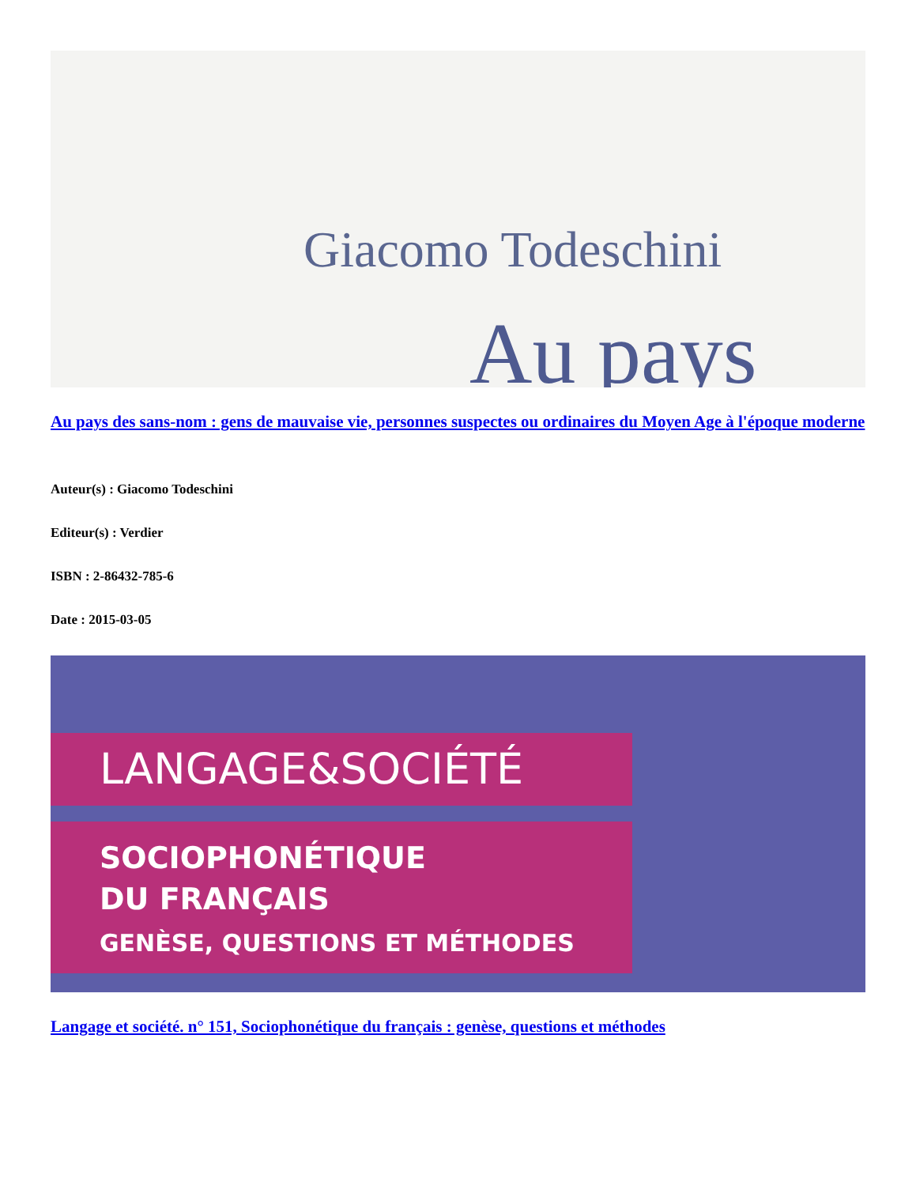Giacomo Todeschini
Au pays
Au pays des sans-nom : gens de mauvaise vie, personnes suspectes ou ordinaires du Moyen Age à l'époque moderne
Auteur(s) : Giacomo Todeschini
Editeur(s) : Verdier
ISBN : 2-86432-785-6
Date : 2015-03-05
LANGAGE&SOCIÉTÉ
SOCIOPHONÉTIQUE
DU FRANÇAIS
GENÈSE, QUESTIONS ET MÉTHODES
Langage et société. n° 151, Sociophonétique du français : genèse, questions et méthodes